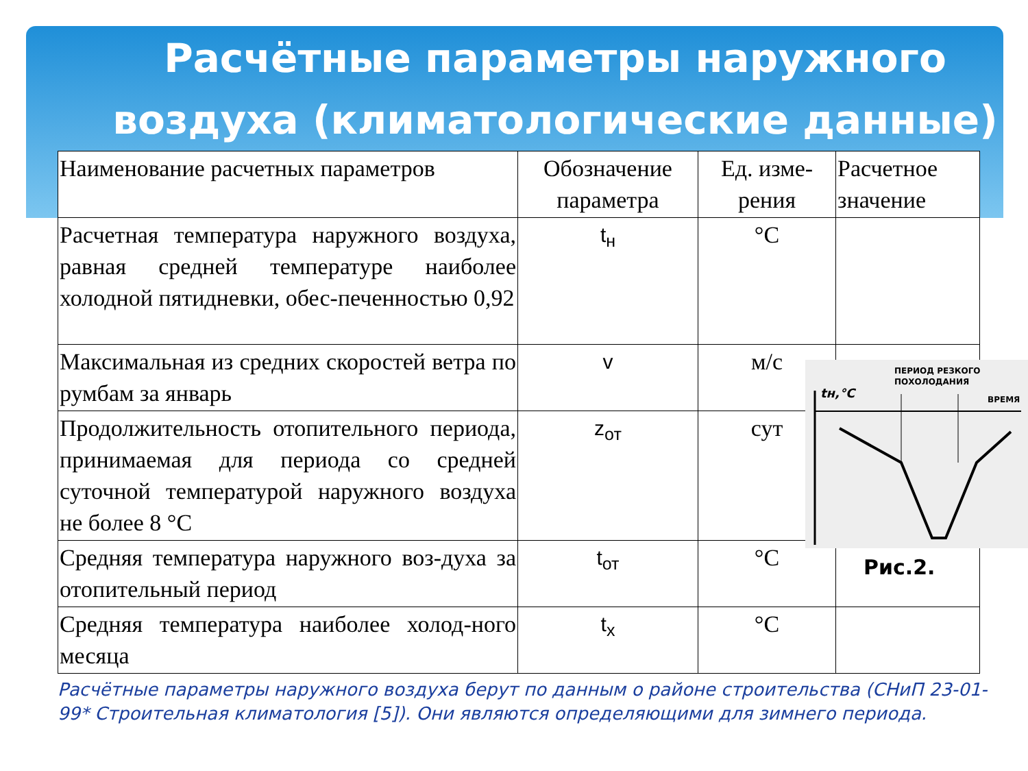Расчётные параметры наружного воздуха (климатологические данные)
| Наименование расчетных параметров | Обозначение параметра | Ед. изме-рения | Расчетное значение |
| Расчетная температура наружного воздуха, равная средней температуре наиболее холодной пятидневки, обес-печенностью 0,92 | t<sub>н</sub> | °C | |
| Максимальная из средних скоростей ветра по румбам за январь | v | м/с | |
| Продолжительность отопительного периода, принимаемая для периода со средней суточной температурой наружного воздуха не более 8 °С | z<sub>от</sub> | сут | |
| Средняя температура наружного воз-духа за отопительный период | t<sub>от</sub> | °C | |
| Средняя температура наиболее холод-ного месяца | t<sub>х</sub> | °C | |
Расчётные параметры наружного воздуха берут по данным о районе строительства (СНиП 23-01-99* Строительная климатология [5]). Они являются определяющими для зимнего периода.
ПЕРИОД РЕЗКОГО
ПОХОЛОДАНИЯ
ВРЕМЯ
tн,°C
Рис.2.